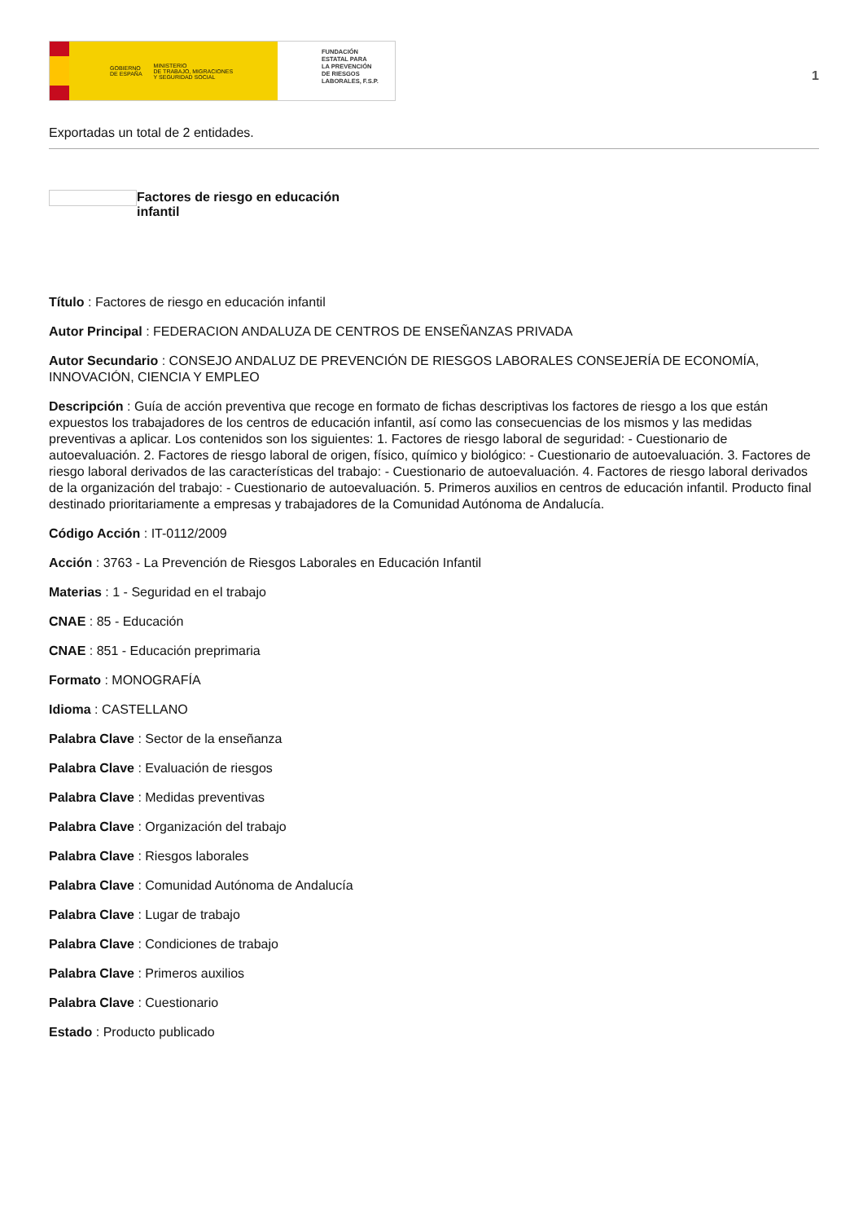GOBIERNO
DE ESPAÑA MINISTERIO
DE TRABAJO, MIGRACIONES
Y SEGURIDAD SOCIAL
FUNDACIÓN
ESTATAL PARA
LA PREVENCIÓN
DE RIESGOS
LABORALES, F.S.P.
1
Exportadas un total de 2 entidades.
Factores de riesgo en educación
infantil
Título : Factores de riesgo en educación infantil
Autor Principal : FEDERACION ANDALUZA DE CENTROS DE ENSEÑANZAS PRIVADA
Autor Secundario : CONSEJO ANDALUZ DE PREVENCIÓN DE RIESGOS LABORALES CONSEJERÍA DE ECONOMÍA, INNOVACIÓN, CIENCIA Y EMPLEO
Descripción : Guía de acción preventiva que recoge en formato de fichas descriptivas los factores de riesgo a los que están expuestos los trabajadores de los centros de educación infantil, así como las consecuencias de los mismos y las medidas preventivas a aplicar. Los contenidos son los siguientes: 1. Factores de riesgo laboral de seguridad: - Cuestionario de autoevaluación. 2. Factores de riesgo laboral de origen, físico, químico y biológico: - Cuestionario de autoevaluación. 3. Factores de riesgo laboral derivados de las características del trabajo: - Cuestionario de autoevaluación. 4. Factores de riesgo laboral derivados de la organización del trabajo: - Cuestionario de autoevaluación. 5. Primeros auxilios en centros de educación infantil. Producto final destinado prioritariamente a empresas y trabajadores de la Comunidad Autónoma de Andalucía.
Código Acción : IT-0112/2009
Acción : 3763 - La Prevención de Riesgos Laborales en Educación Infantil
Materias : 1 - Seguridad en el trabajo
CNAE : 85 - Educación
CNAE : 851 - Educación preprimaria
Formato : MONOGRAFÍA
Idioma : CASTELLANO
Palabra Clave : Sector de la enseñanza
Palabra Clave : Evaluación de riesgos
Palabra Clave : Medidas preventivas
Palabra Clave : Organización del trabajo
Palabra Clave : Riesgos laborales
Palabra Clave : Comunidad Autónoma de Andalucía
Palabra Clave : Lugar de trabajo
Palabra Clave : Condiciones de trabajo
Palabra Clave : Primeros auxilios
Palabra Clave : Cuestionario
Estado : Producto publicado